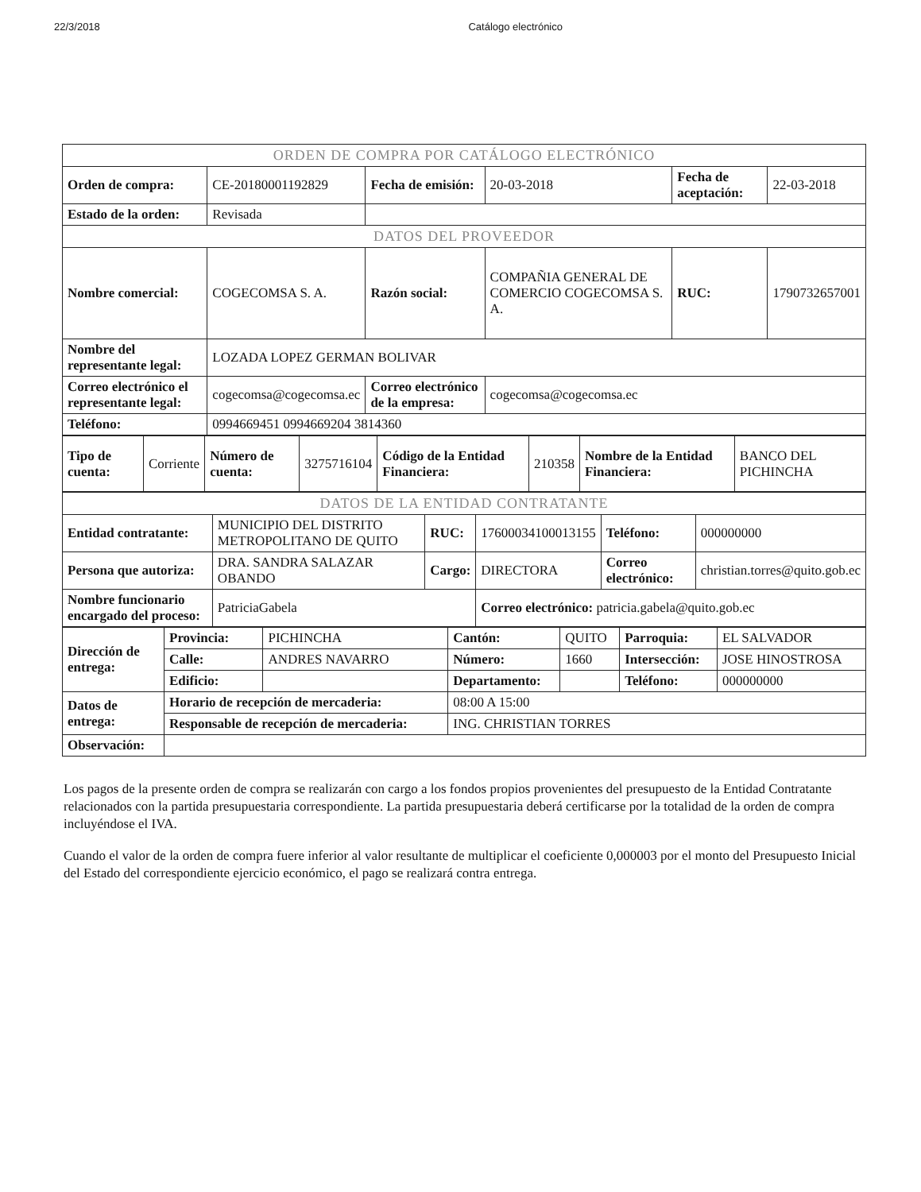22/3/2018 Catálogo electrónico
| ORDEN DE COMPRA POR CATÁLOGO ELECTRÓNICO | | | | | |
| Orden de compra: | CE-20180001192829 | Fecha de emisión: | 20-03-2018 | Fecha de aceptación: | 22-03-2018 |
| Estado de la orden: | Revisada | | | | |
| DATOS DEL PROVEEDOR | | | | | |
| Nombre comercial: | COGECOMSA S. A. | Razón social: | COMPAÑIA GENERAL DE COMERCIO COGECOMSA S. A. | RUC: | 1790732657001 |
| Nombre del representante legal: | LOZADA LOPEZ GERMAN BOLIVAR | | | | |
| Correo electrónico el representante legal: | cogecomsa@cogecomsa.ec | Correo electrónico de la empresa: | cogecomsa@cogecomsa.ec | | |
| Teléfono: | 0994669451 0994669204 3814360 | | | | |
| Tipo de cuenta: | Corriente | Número de cuenta: | 3275716104 | Código de la Entidad Financiera: | 210358 | Nombre de la Entidad Financiera: | BANCO DEL PICHINCHA |
| DATOS DE LA ENTIDAD CONTRATANTE | | | | | |
| Entidad contratante: | MUNICIPIO DEL DISTRITO METROPOLITANO DE QUITO | RUC: | 17600034100013155 | Teléfono: | 000000000 |
| Persona que autoriza: | DRA. SANDRA SALAZAR OBANDO | Cargo: | DIRECTORA | Correo electrónico: | christian.torres@quito.gob.ec |
| Nombre funcionario encargado del proceso: | PatriciaGabela | | Correo electrónico: patricia.gabela@quito.gob.ec | | |
| Dirección de entrega: | Provincia: | PICHINCHA | Cantón: | QUITO | Parroquia: | EL SALVADOR |
| | Calle: | ANDRES NAVARRO | Número: | 1660 | Intersección: | JOSE HINOSTROSA |
| | Edificio: | | Departamento: | | Teléfono: | 000000000 |
| Datos de entrega: | Horario de recepción de mercaderia: | | 08:00 A 15:00 | | | |
| | Responsable de recepción de mercaderia: | | ING. CHRISTIAN TORRES | | | |
| Observación: | | | | | | |
Los pagos de la presente orden de compra se realizarán con cargo a los fondos propios provenientes del presupuesto de la Entidad Contratante relacionados con la partida presupuestaria correspondiente. La partida presupuestaria deberá certificarse por la totalidad de la orden de compra incluyéndose el IVA.
Cuando el valor de la orden de compra fuere inferior al valor resultante de multiplicar el coeficiente 0,000003 por el monto del Presupuesto Inicial del Estado del correspondiente ejercicio económico, el pago se realizará contra entrega.